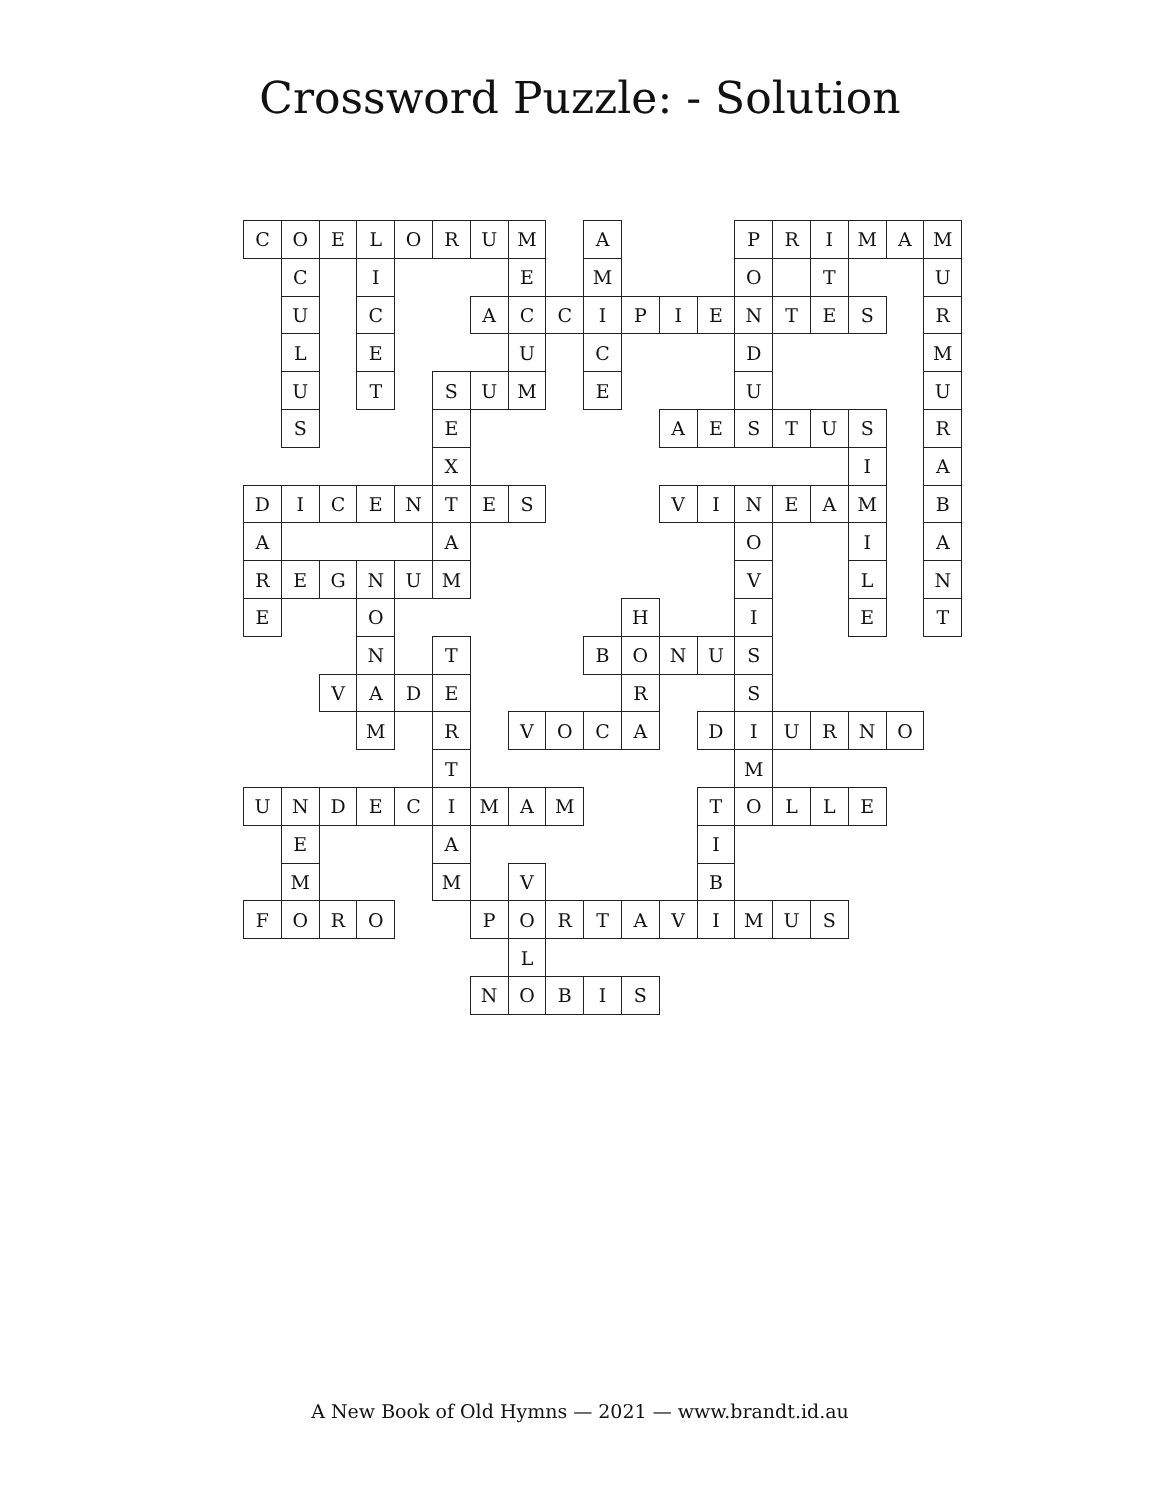Crossword Puzzle: - Solution
| C | O | E | L | O | R | U | M | | A | | | | P | R | I | M | A | M |
| | C | | I | | | | E | | M | | | | O | | T | | | U |
| | U | | C | | | A | C | C | I | P | I | E | N | T | E | S | | R |
| | L | | E | | | | U | | C | | | | D | | | | | M |
| | U | | T | | S | U | M | | E | | | | U | | | | | U |
| | S | | | | E | | | | | | A | E | S | T | U | S | | R |
| | | | | | X | | | | | | | | | | | I | | A |
| D | I | C | E | N | T | E | S | | | | V | I | N | E | A | M | | B |
| A | | | | | A | | | | | | | | O | | | I | | A |
| R | E | G | N | U | M | | | | | | | | V | | | L | | N |
| E | | | O | | | | | | | H | | | I | | | E | | T |
| | | | N | | T | | | | B | O | N | U | S | | | | | |
| | | V | A | D | E | | | | | R | | | S | | | | | |
| | | | M | | R | | V | O | C | A | | D | I | U | R | N | O | |
| | | | | | T | | | | | | | | M | | | | | |
| U | N | D | E | C | I | M | A | M | | | | T | O | L | L | E | | |
| | E | | | | A | | | | | | | I | | | | | | |
| | M | | | | M | | V | | | | | B | | | | | | |
| F | O | R | O | | | P | O | R | T | A | V | I | M | U | S | | | |
| | | | | | | | L | | | | | | | | | | | |
| | | | | | | N | O | B | I | S | | | | | | | | |
A New Book of Old Hymns — 2021 — www.brandt.id.au